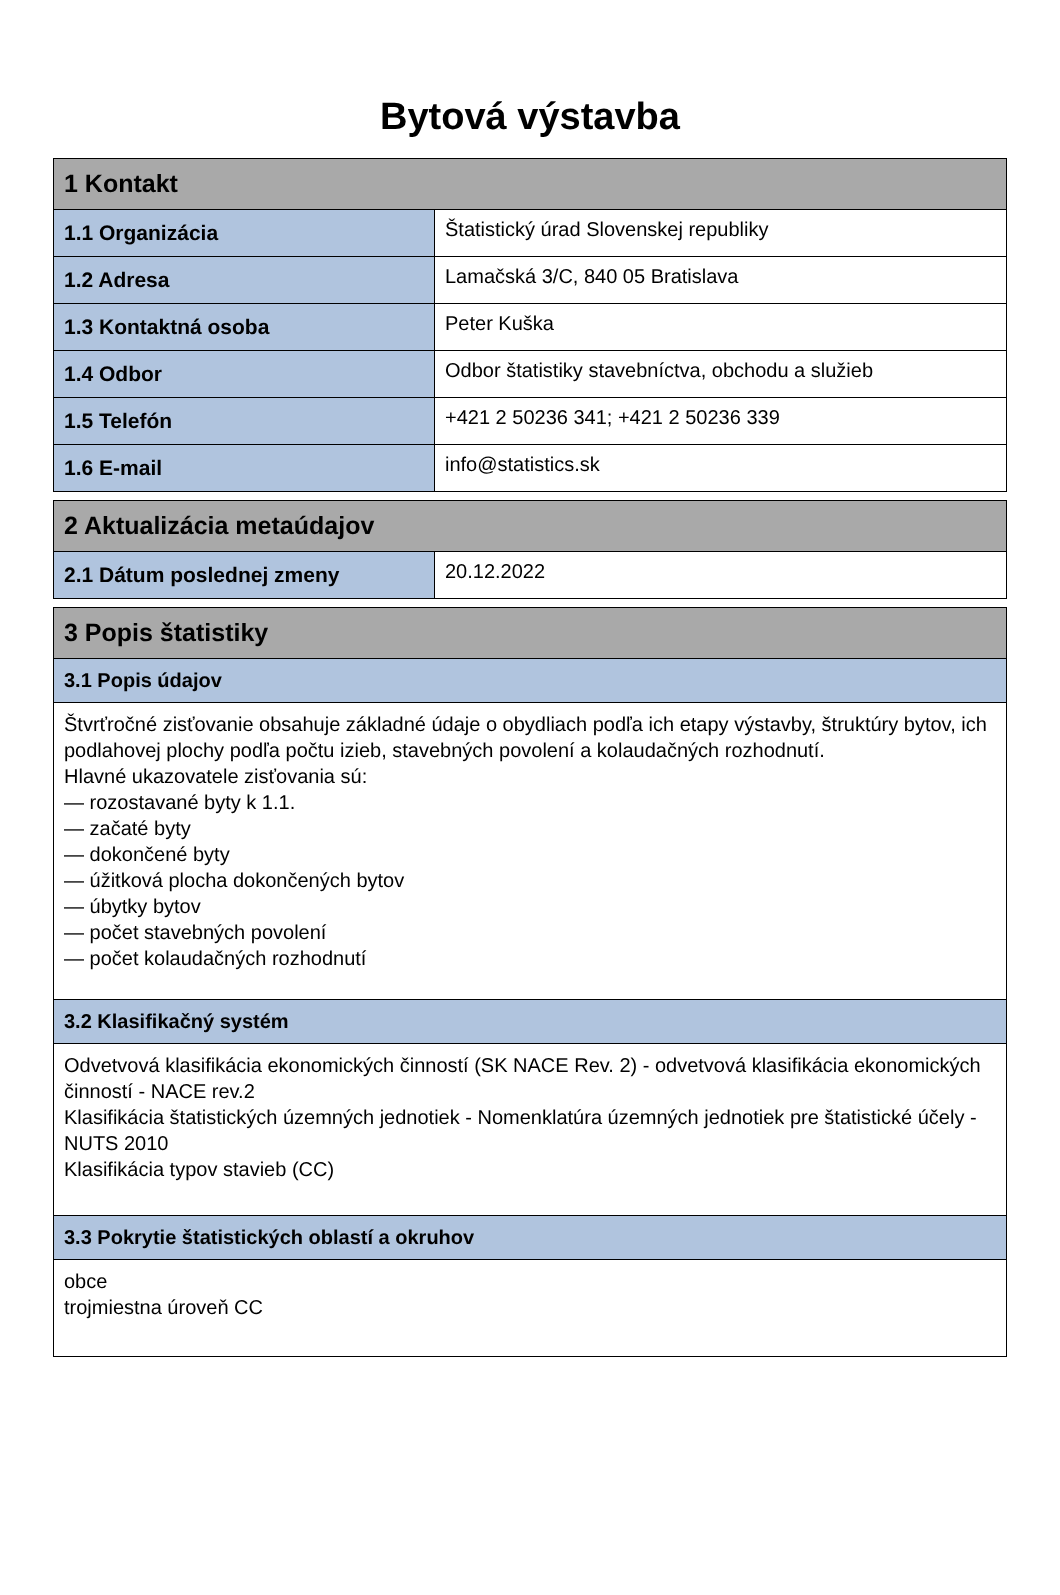Bytová výstavba
| 1 Kontakt | |
| --- | --- |
| 1.1 Organizácia | Štatistický úrad Slovenskej republiky |
| 1.2 Adresa | Lamačská 3/C, 840 05 Bratislava |
| 1.3 Kontaktná osoba | Peter Kuška |
| 1.4 Odbor | Odbor štatistiky stavebníctva, obchodu a služieb |
| 1.5 Telefón | +421 2 50236 341; +421 2 50236 339 |
| 1.6 E-mail | info@statistics.sk |
| 2 Aktualizácia metaúdajov | |
| --- | --- |
| 2.1 Dátum poslednej zmeny | 20.12.2022 |
| 3 Popis štatistiky |
| --- |
| 3.1 Popis údajov |
| Štvrťročné zisťovanie obsahuje základné údaje o obydliach podľa ich etapy výstavby, štruktúry bytov, ich podlahovej plochy podľa počtu izieb, stavebných povolení a kolaudačných rozhodnutí. Hlavné ukazovatele zisťovania sú: — rozostavané byty k 1.1. — začaté byty — dokončené byty — úžitková plocha dokončených bytov — úbytky bytov — počet stavebných povolení — počet kolaudačných rozhodnutí |
| 3.2 Klasifikačný systém |
| Odvetvová klasifikácia ekonomických činností (SK NACE Rev. 2) - odvetvová klasifikácia ekonomických činností - NACE rev.2 Klasifikácia štatistických územných jednotiek - Nomenklatúra územných jednotiek pre štatistické účely - NUTS 2010 Klasifikácia typov stavieb (CC) |
| 3.3 Pokrytie štatistických oblastí a okruhov |
| obce trojmiestna úroveň CC |